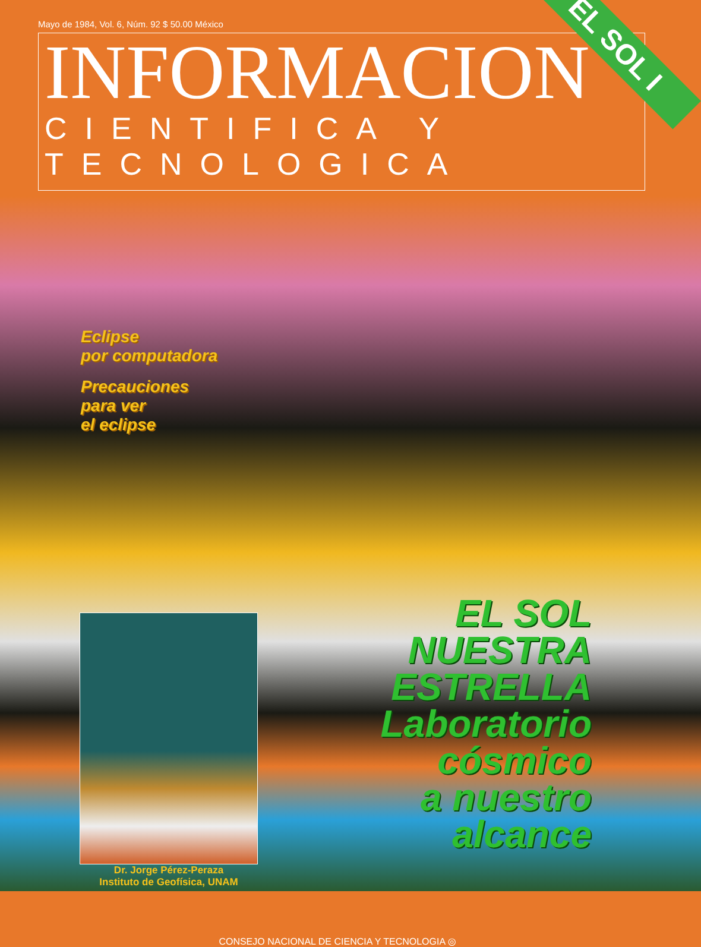EL SOL I
Mayo de 1984, Vol. 6, Núm. 92 $ 50.00 México
INFORMACION
CIENTIFICA Y TECNOLOGICA
Eclipse
por computadora
Precauciones
para ver
el eclipse
Dr. Jorge Pérez-Peraza
Instituto de Geofísica, UNAM
EL SOL
NUESTRA
ESTRELLA
Laboratorio
cósmico
a nuestro
alcance
CONSEJO NACIONAL DE CIENCIA Y TECNOLOGIA ◎